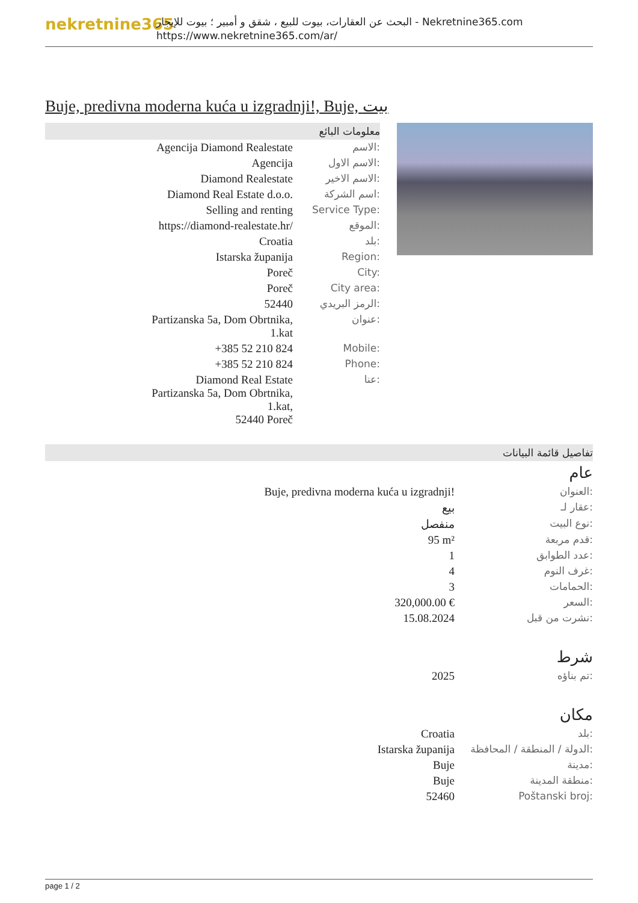nekretnine365
البحث عن العقارات، بيوت للبيع ، شقق و أمبير ؛ بيوت للإيجار - Nekretnine365.com
https://www.nekretnine365.com/ar/
Buje, predivna moderna kuća u izgradnji!, Buje, بيت
معلومات البائع
| Agencija Diamond Realestate | الاسم: |
| Agencija | الاسم الاول: |
| Diamond Realestate | الاسم الاخير: |
| Diamond Real Estate d.o.o. | اسم الشركة: |
| Selling and renting | Service Type: |
| https://diamond-realestate.hr/ | الموقع: |
| Croatia | بلد: |
| Istarska županija | Region: |
| Poreč | City: |
| Poreč | City area: |
| 52440 | الرمز البريدي: |
| Partizanska 5a, Dom Obrtnika, 1.kat | عنوان: |
| +385 52 210 824 | Mobile: |
| +385 52 210 824 | Phone: |
| Diamond Real Estate Partizanska 5a, Dom Obrtnika, 1.kat, 52440 Poreč | عنا: |
تفاصيل قائمة البيانات
عام
| Buje, predivna moderna kuća u izgradnji! | العنوان: |
| بيع | عقار لـ: |
| منفصل | نوع البيت: |
| 95 m² | قدم مربعة: |
| 1 | عدد الطوابق: |
| 4 | غرف النوم: |
| 3 | الحمامات: |
| 320,000.00 € | السعر: |
| 15.08.2024 | نشرت من قبل: |
شرط
| 2025 | تم بناؤه: |
مكان
| Croatia | بلد: |
| Istarska županija | الدولة / المنطقة / المحافظة: |
| Buje | مدينة: |
| Buje | منطقة المدينة: |
| 52460 | Poštanski broj: |
page 1 / 2